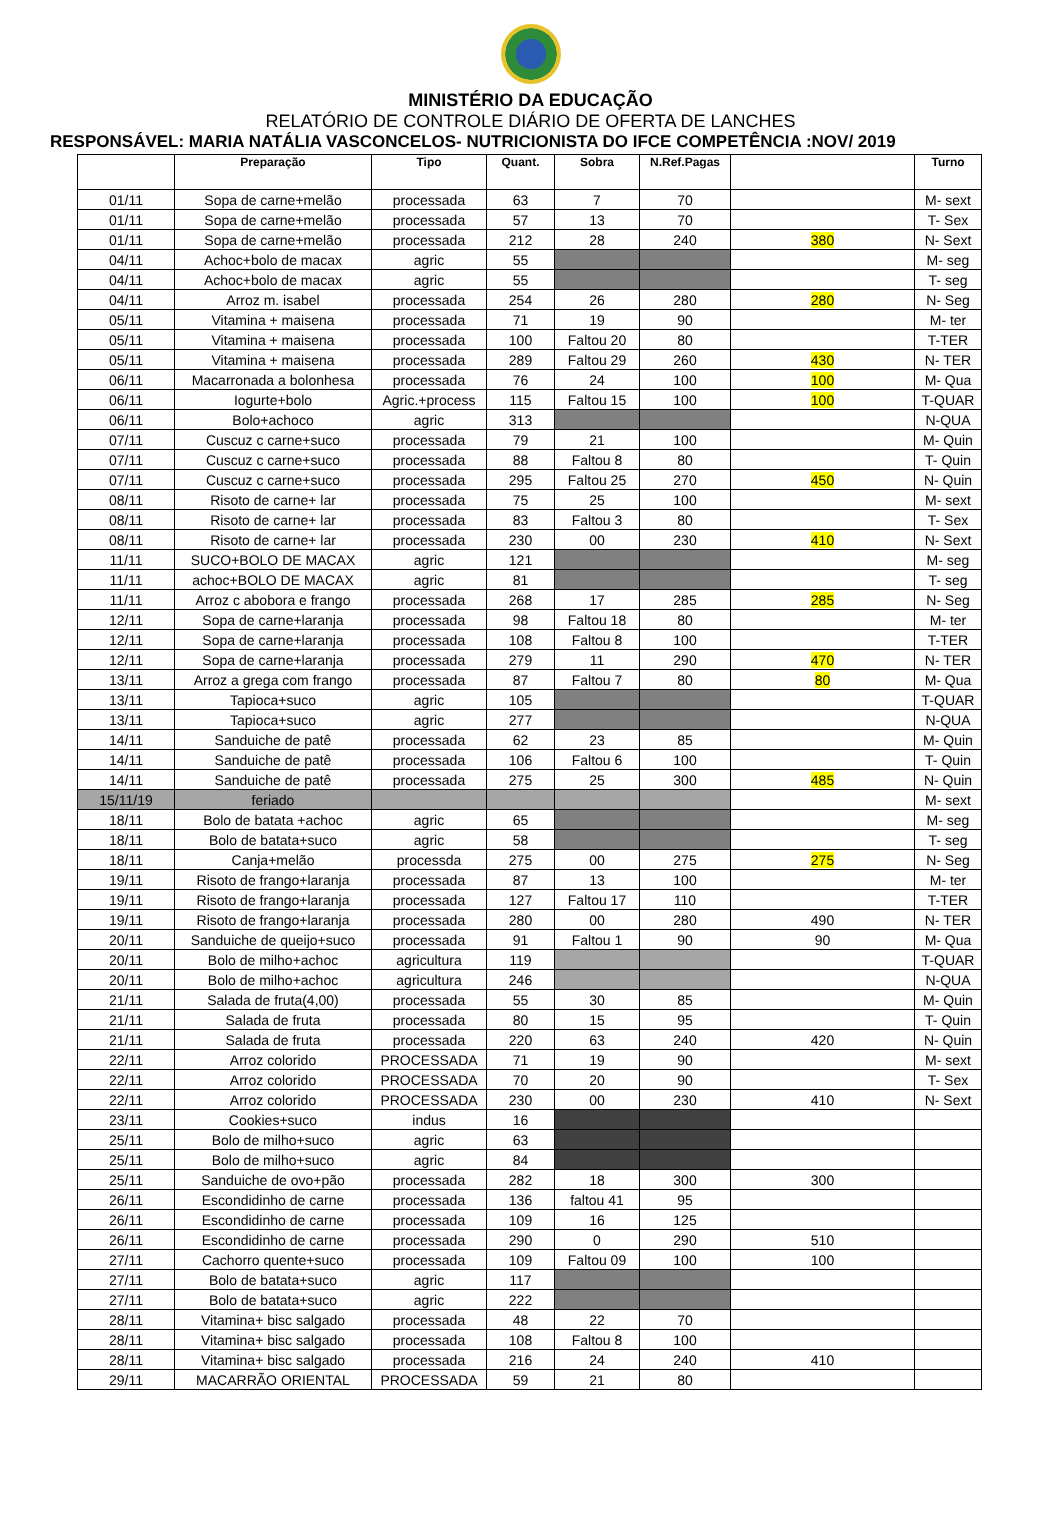MINISTÉRIO DA EDUCAÇÃO
RELATÓRIO DE CONTROLE DIÁRIO DE OFERTA DE LANCHES
RESPONSÁVEL: MARIA NATÁLIA VASCONCELOS- NUTRICIONISTA DO IFCE COMPETÊNCIA :NOV/ 2019
| | Preparação | Tipo | Quant. | Sobra | N.Ref.Pagas | | Turno |
| --- | --- | --- | --- | --- | --- | --- | --- |
| 01/11 | Sopa de carne+melão | processada | 63 | 7 | 70 | | M- sext |
| 01/11 | Sopa de carne+melão | processada | 57 | 13 | 70 | | T- Sex |
| 01/11 | Sopa de carne+melão | processada | 212 | 28 | 240 | 380 | N- Sext |
| 04/11 | Achoc+bolo de macax | agric | 55 | | | | M- seg |
| 04/11 | Achoc+bolo de macax | agric | 55 | | | | T- seg |
| 04/11 | Arroz m. isabel | processada | 254 | 26 | 280 | 280 | N- Seg |
| 05/11 | Vitamina + maisena | processada | 71 | 19 | 90 | | M- ter |
| 05/11 | Vitamina + maisena | processada | 100 | Faltou 20 | 80 | | T-TER |
| 05/11 | Vitamina + maisena | processada | 289 | Faltou 29 | 260 | 430 | N- TER |
| 06/11 | Macarronada a bolonhesa | processada | 76 | 24 | 100 | 100 | M- Qua |
| 06/11 | Iogurte+bolo | Agric.+process | 115 | Faltou 15 | 100 | 100 | T-QUAR |
| 06/11 | Bolo+achoco | agric | 313 | | | | N-QUA |
| 07/11 | Cuscuz c carne+suco | processada | 79 | 21 | 100 | | M- Quin |
| 07/11 | Cuscuz c carne+suco | processada | 88 | Faltou 8 | 80 | | T- Quin |
| 07/11 | Cuscuz c carne+suco | processada | 295 | Faltou 25 | 270 | 450 | N- Quin |
| 08/11 | Risoto de carne+ lar | processada | 75 | 25 | 100 | | M- sext |
| 08/11 | Risoto de carne+ lar | processada | 83 | Faltou 3 | 80 | | T- Sex |
| 08/11 | Risoto de carne+ lar | processada | 230 | 00 | 230 | 410 | N- Sext |
| 11/11 | SUCO+BOLO DE MACAX | agric | 121 | | | | M- seg |
| 11/11 | achoc+BOLO DE MACAX | agric | 81 | | | | T- seg |
| 11/11 | Arroz c abobora e frango | processada | 268 | 17 | 285 | 285 | N- Seg |
| 12/11 | Sopa de carne+laranja | processada | 98 | Faltou 18 | 80 | | M- ter |
| 12/11 | Sopa de carne+laranja | processada | 108 | Faltou 8 | 100 | | T-TER |
| 12/11 | Sopa de carne+laranja | processada | 279 | 11 | 290 | 470 | N- TER |
| 13/11 | Arroz a grega com frango | processada | 87 | Faltou 7 | 80 | 80 | M- Qua |
| 13/11 | Tapioca+suco | agric | 105 | | | | T-QUAR |
| 13/11 | Tapioca+suco | agric | 277 | | | | N-QUA |
| 14/11 | Sanduiche de patê | processada | 62 | 23 | 85 | | M- Quin |
| 14/11 | Sanduiche de patê | processada | 106 | Faltou 6 | 100 | | T- Quin |
| 14/11 | Sanduiche de patê | processada | 275 | 25 | 300 | 485 | N- Quin |
| 15/11/19 | feriado | | | | | | M- sext |
| 18/11 | Bolo de batata +achoc | agric | 65 | | | | M- seg |
| 18/11 | Bolo de batata+suco | agric | 58 | | | | T- seg |
| 18/11 | Canja+melão | processda | 275 | 00 | 275 | 275 | N- Seg |
| 19/11 | Risoto de frango+laranja | processada | 87 | 13 | 100 | | M- ter |
| 19/11 | Risoto de frango+laranja | processada | 127 | Faltou 17 | 110 | | T-TER |
| 19/11 | Risoto de frango+laranja | processada | 280 | 00 | 280 | 490 | N- TER |
| 20/11 | Sanduiche de queijo+suco | processada | 91 | Faltou 1 | 90 | 90 | M- Qua |
| 20/11 | Bolo de milho+achoc | agricultura | 119 | | | | T-QUAR |
| 20/11 | Bolo de milho+achoc | agricultura | 246 | | | | N-QUA |
| 21/11 | Salada de fruta(4,00) | processada | 55 | 30 | 85 | | M- Quin |
| 21/11 | Salada de fruta | processada | 80 | 15 | 95 | | T- Quin |
| 21/11 | Salada de fruta | processada | 220 | 63 | 240 | 420 | N- Quin |
| 22/11 | Arroz colorido | PROCESSADA | 71 | 19 | 90 | | M- sext |
| 22/11 | Arroz colorido | PROCESSADA | 70 | 20 | 90 | | T- Sex |
| 22/11 | Arroz colorido | PROCESSADA | 230 | 00 | 230 | 410 | N- Sext |
| 23/11 | Cookies+suco | indus | 16 | | | | |
| 25/11 | Bolo de milho+suco | agric | 63 | | | | |
| 25/11 | Bolo de milho+suco | agric | 84 | | | | |
| 25/11 | Sanduiche de ovo+pão | processada | 282 | 18 | 300 | 300 | |
| 26/11 | Escondidinho de carne | processada | 136 | faltou 41 | 95 | | |
| 26/11 | Escondidinho de carne | processada | 109 | 16 | 125 | | |
| 26/11 | Escondidinho de carne | processada | 290 | 0 | 290 | 510 | |
| 27/11 | Cachorro quente+suco | processada | 109 | Faltou 09 | 100 | 100 | |
| 27/11 | Bolo de batata+suco | agric | 117 | | | | |
| 27/11 | Bolo de batata+suco | agric | 222 | | | | |
| 28/11 | Vitamina+ bisc salgado | processada | 48 | 22 | 70 | | |
| 28/11 | Vitamina+ bisc salgado | processada | 108 | Faltou 8 | 100 | | |
| 28/11 | Vitamina+ bisc salgado | processada | 216 | 24 | 240 | 410 | |
| 29/11 | MACARRÃO ORIENTAL | PROCESSADA | 59 | 21 | 80 | | |